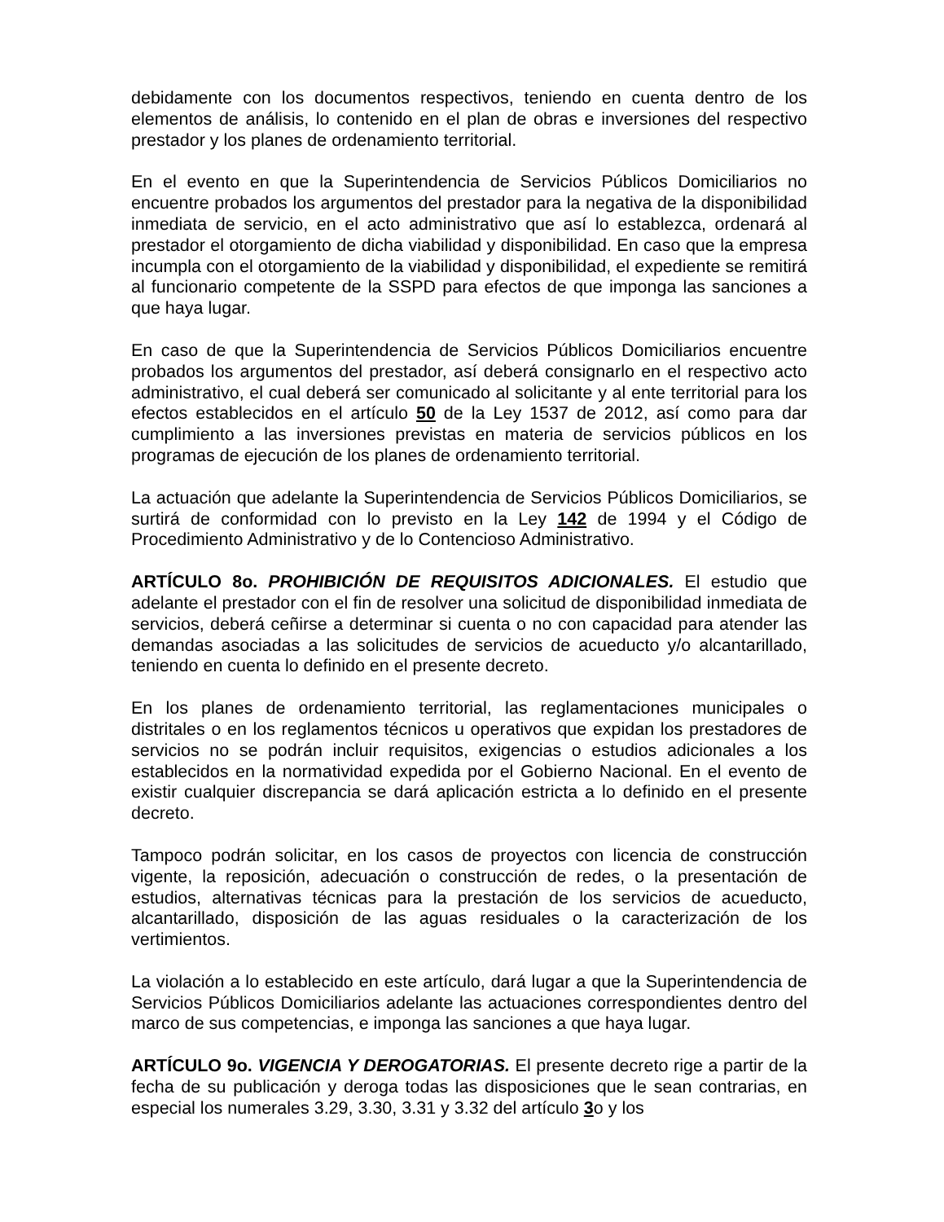debidamente con los documentos respectivos, teniendo en cuenta dentro de los elementos de análisis, lo contenido en el plan de obras e inversiones del respectivo prestador y los planes de ordenamiento territorial.
En el evento en que la Superintendencia de Servicios Públicos Domiciliarios no encuentre probados los argumentos del prestador para la negativa de la disponibilidad inmediata de servicio, en el acto administrativo que así lo establezca, ordenará al prestador el otorgamiento de dicha viabilidad y disponibilidad. En caso que la empresa incumpla con el otorgamiento de la viabilidad y disponibilidad, el expediente se remitirá al funcionario competente de la SSPD para efectos de que imponga las sanciones a que haya lugar.
En caso de que la Superintendencia de Servicios Públicos Domiciliarios encuentre probados los argumentos del prestador, así deberá consignarlo en el respectivo acto administrativo, el cual deberá ser comunicado al solicitante y al ente territorial para los efectos establecidos en el artículo 50 de la Ley 1537 de 2012, así como para dar cumplimiento a las inversiones previstas en materia de servicios públicos en los programas de ejecución de los planes de ordenamiento territorial.
La actuación que adelante la Superintendencia de Servicios Públicos Domiciliarios, se surtirá de conformidad con lo previsto en la Ley 142 de 1994 y el Código de Procedimiento Administrativo y de lo Contencioso Administrativo.
ARTÍCULO 8o. PROHIBICIÓN DE REQUISITOS ADICIONALES. El estudio que adelante el prestador con el fin de resolver una solicitud de disponibilidad inmediata de servicios, deberá ceñirse a determinar si cuenta o no con capacidad para atender las demandas asociadas a las solicitudes de servicios de acueducto y/o alcantarillado, teniendo en cuenta lo definido en el presente decreto.
En los planes de ordenamiento territorial, las reglamentaciones municipales o distritales o en los reglamentos técnicos u operativos que expidan los prestadores de servicios no se podrán incluir requisitos, exigencias o estudios adicionales a los establecidos en la normatividad expedida por el Gobierno Nacional. En el evento de existir cualquier discrepancia se dará aplicación estricta a lo definido en el presente decreto.
Tampoco podrán solicitar, en los casos de proyectos con licencia de construcción vigente, la reposición, adecuación o construcción de redes, o la presentación de estudios, alternativas técnicas para la prestación de los servicios de acueducto, alcantarillado, disposición de las aguas residuales o la caracterización de los vertimientos.
La violación a lo establecido en este artículo, dará lugar a que la Superintendencia de Servicios Públicos Domiciliarios adelante las actuaciones correspondientes dentro del marco de sus competencias, e imponga las sanciones a que haya lugar.
ARTÍCULO 9o. VIGENCIA Y DEROGATORIAS. El presente decreto rige a partir de la fecha de su publicación y deroga todas las disposiciones que le sean contrarias, en especial los numerales 3.29, 3.30, 3.31 y 3.32 del artículo 3o y los